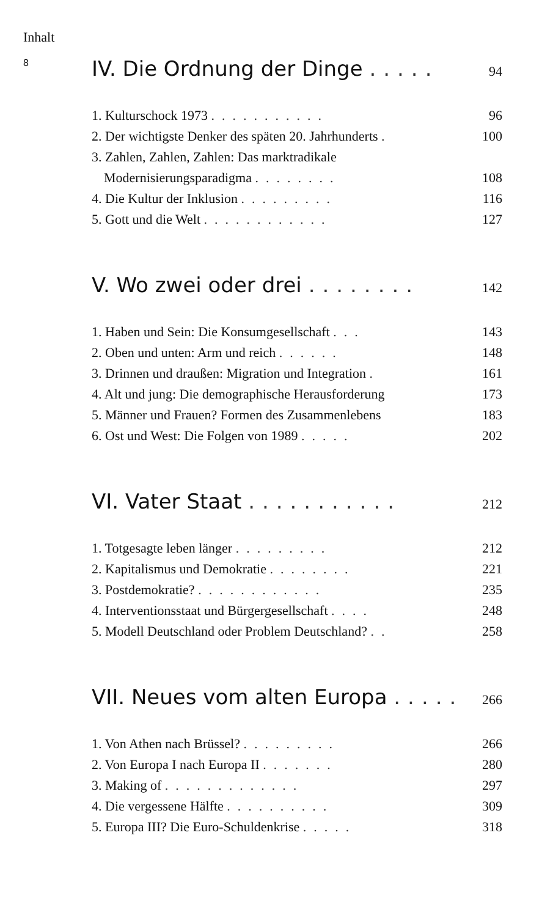Inhalt
8
IV. Die Ordnung der Dinge ..... 94
1. Kulturschock 1973 ........... 96
2. Der wichtigste Denker des späten 20. Jahrhunderts . 100
3. Zahlen, Zahlen, Zahlen: Das marktradikale
Modernisierungsparadigma ........ 108
4. Die Kultur der Inklusion ......... 116
5. Gott und die Welt ............ 127
V. Wo zwei oder drei ........ 142
1. Haben und Sein: Die Konsumgesellschaft ... 143
2. Oben und unten: Arm und reich ...... 148
3. Drinnen und draußen: Migration und Integration . 161
4. Alt und jung: Die demographische Herausforderung 173
5. Männer und Frauen? Formen des Zusammenlebens 183
6. Ost und West: Die Folgen von 1989 ..... 202
VI. Vater Staat ........... 212
1. Totgesagte leben länger ......... 212
2. Kapitalismus und Demokratie ........ 221
3. Postdemokratie? ............ 235
4. Interventionsstaat und Bürgergesellschaft .... 248
5. Modell Deutschland oder Problem Deutschland? .. 258
VII. Neues vom alten Europa ..... 266
1. Von Athen nach Brüssel? ......... 266
2. Von Europa I nach Europa II ....... 280
3. Making of ............. 297
4. Die vergessene Hälfte .......... 309
5. Europa III? Die Euro-Schuldenkrise ..... 318